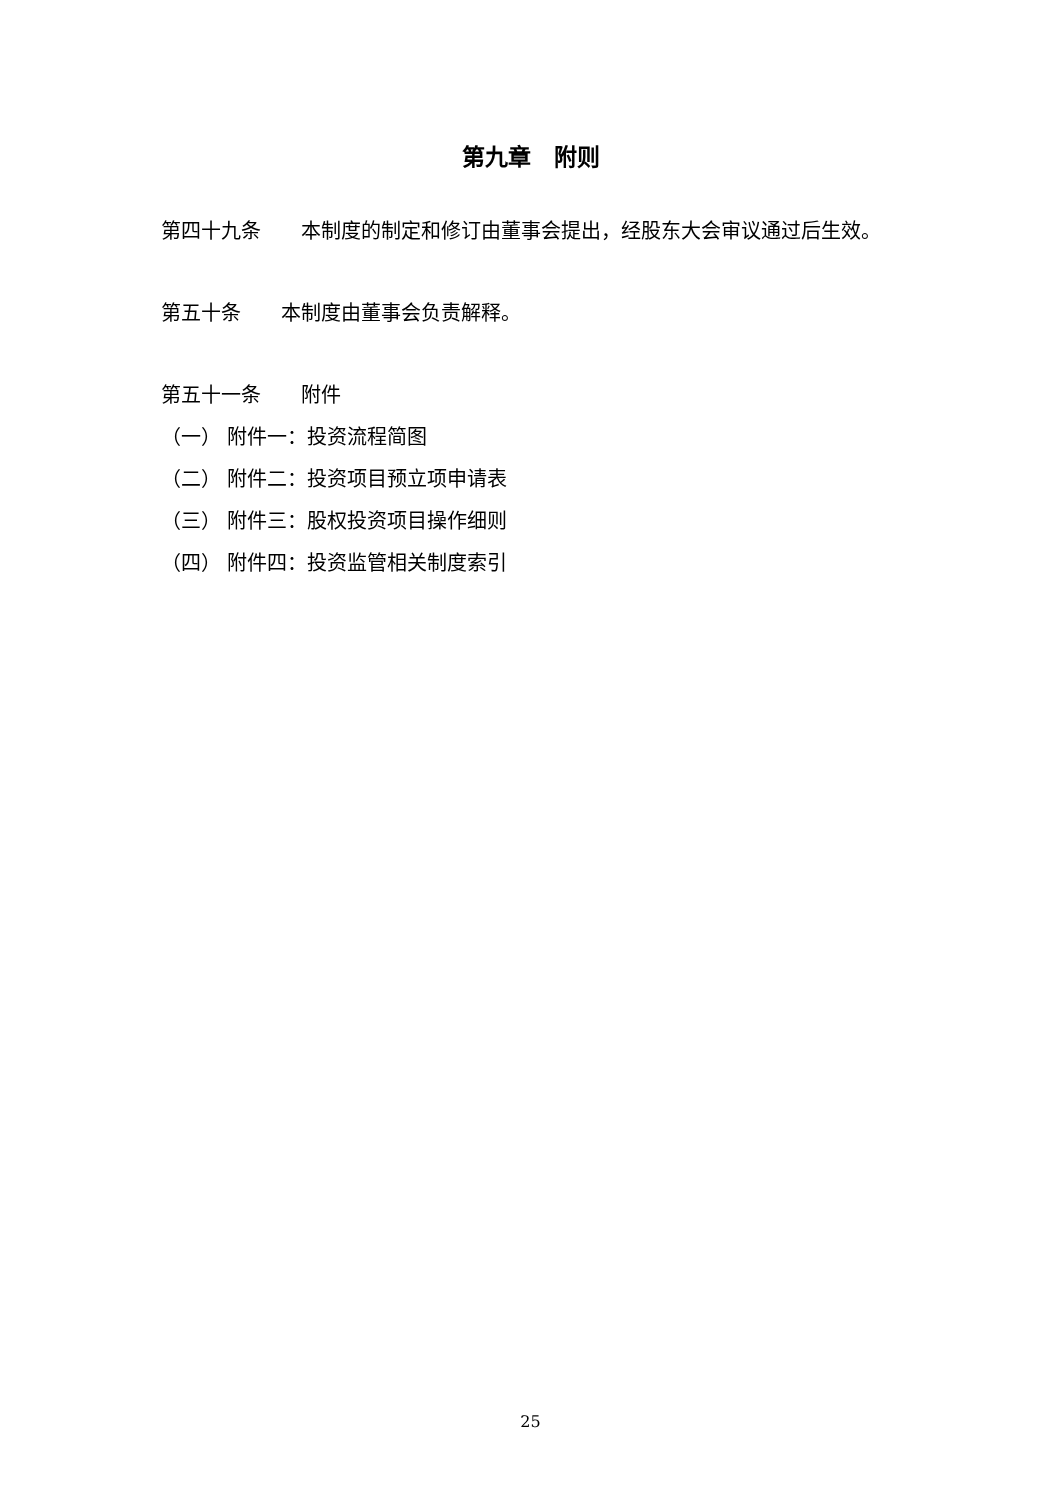第九章　附则
第四十九条　　本制度的制定和修订由董事会提出，经股东大会审议通过后生效。
第五十条　　本制度由董事会负责解释。
第五十一条　　附件
（一） 附件一：投资流程简图
（二） 附件二：投资项目预立项申请表
（三） 附件三：股权投资项目操作细则
（四） 附件四：投资监管相关制度索引
25